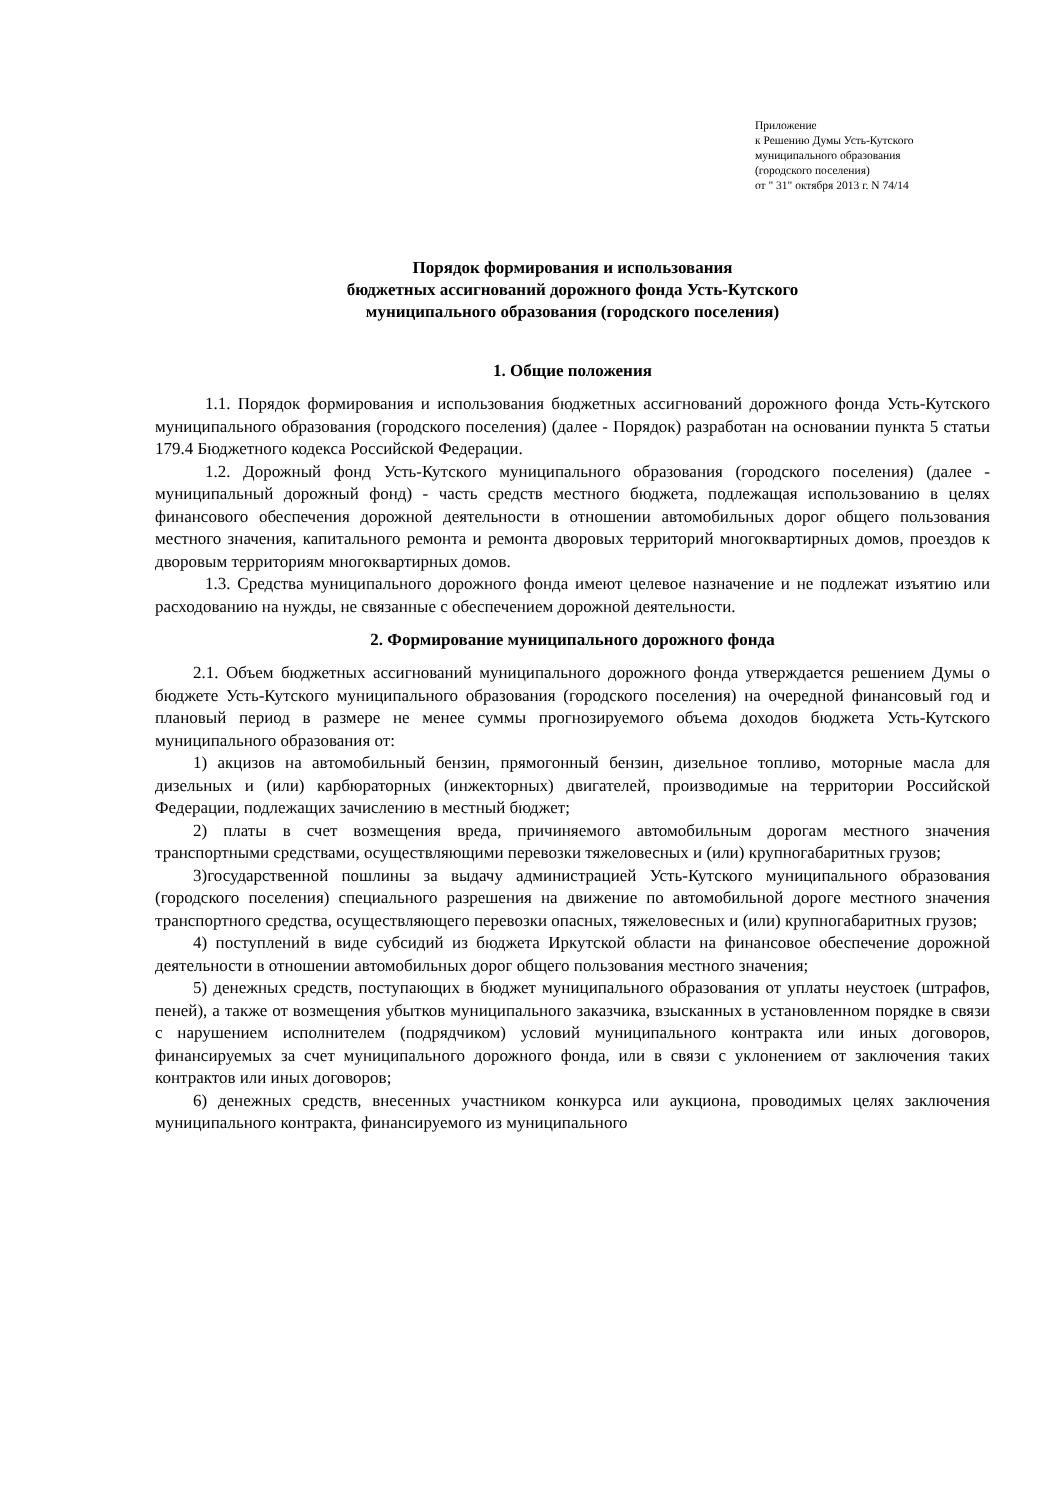Приложение
к Решению Думы Усть-Кутского
муниципального образования
(городского поселения)
от " 31" октября 2013 г. N 74/14
Порядок формирования и использования
бюджетных ассигнований дорожного фонда Усть-Кутского
муниципального образования (городского поселения)
1. Общие положения
1.1. Порядок формирования и использования бюджетных ассигнований дорожного фонда Усть-Кутского муниципального образования (городского поселения) (далее - Порядок) разработан на основании пункта 5 статьи 179.4 Бюджетного кодекса Российской Федерации.
1.2. Дорожный фонд Усть-Кутского муниципального образования (городского поселения) (далее - муниципальный дорожный фонд) - часть средств местного бюджета, подлежащая использованию в целях финансового обеспечения дорожной деятельности в отношении автомобильных дорог общего пользования местного значения, капитального ремонта и ремонта дворовых территорий многоквартирных домов, проездов к дворовым территориям многоквартирных домов.
1.3. Средства муниципального дорожного фонда имеют целевое назначение и не подлежат изъятию или расходованию на нужды, не связанные с обеспечением дорожной деятельности.
2. Формирование муниципального дорожного фонда
2.1. Объем бюджетных ассигнований муниципального дорожного фонда утверждается решением Думы о бюджете Усть-Кутского муниципального образования (городского поселения) на очередной финансовый год и плановый период в размере не менее суммы прогнозируемого объема доходов бюджета Усть-Кутского муниципального образования от:
1) акцизов на автомобильный бензин, прямогонный бензин, дизельное топливо, моторные масла для дизельных и (или) карбюраторных (инжекторных) двигателей, производимые на территории Российской Федерации, подлежащих зачислению в местный бюджет;
2) платы в счет возмещения вреда, причиняемого автомобильным дорогам местного значения транспортными средствами, осуществляющими перевозки тяжеловесных и (или) крупногабаритных грузов;
3)государственной пошлины за выдачу администрацией Усть-Кутского муниципального образования (городского поселения) специального разрешения на движение по автомобильной дороге местного значения транспортного средства, осуществляющего перевозки опасных, тяжеловесных и (или) крупногабаритных грузов;
4) поступлений в виде субсидий из бюджета Иркутской области на финансовое обеспечение дорожной деятельности в отношении автомобильных дорог общего пользования местного значения;
5) денежных средств, поступающих в бюджет муниципального образования от уплаты неустоек (штрафов, пеней), а также от возмещения убытков муниципального заказчика, взысканных в установленном порядке в связи с нарушением исполнителем (подрядчиком) условий муниципального контракта или иных договоров, финансируемых за счет муниципального дорожного фонда, или в связи с уклонением от заключения таких контрактов или иных договоров;
6) денежных средств, внесенных участником конкурса или аукциона, проводимых целях заключения муниципального контракта, финансируемого из муниципального